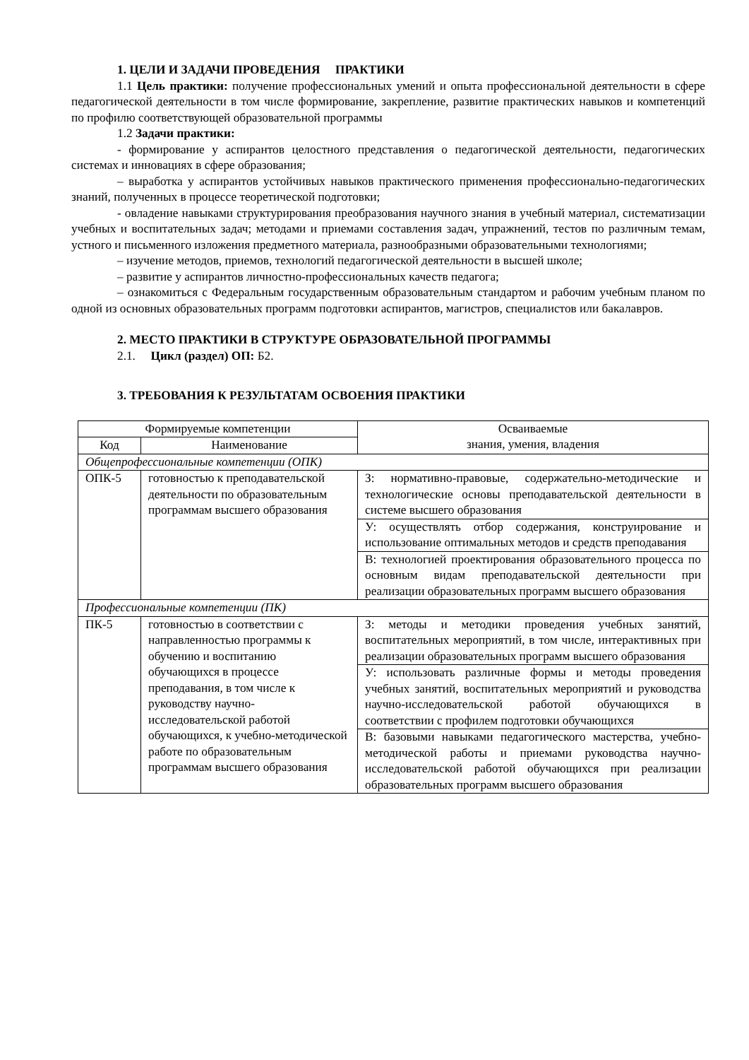1. ЦЕЛИ И ЗАДАЧИ ПРОВЕДЕНИЯ ПРАКТИКИ
1.1 Цель практики: получение профессиональных умений и опыта профессиональной деятельности в сфере педагогической деятельности в том числе формирование, закрепление, развитие практических навыков и компетенций по профилю соответствующей образовательной программы
1.2 Задачи практики:
- формирование у аспирантов целостного представления о педагогической деятельности, педагогических системах и инновациях в сфере образования;
– выработка у аспирантов устойчивых навыков практического применения профессионально-педагогических знаний, полученных в процессе теоретической подготовки;
- овладение навыками структурирования преобразования научного знания в учебный материал, систематизации учебных и воспитательных задач; методами и приемами составления задач, упражнений, тестов по различным темам, устного и письменного изложения предметного материала, разнообразными образовательными технологиями;
– изучение методов, приемов, технологий педагогической деятельности в высшей школе;
– развитие у аспирантов личностно-профессиональных качеств педагога;
– ознакомиться с Федеральным государственным образовательным стандартом и рабочим учебным планом по одной из основных образовательных программ подготовки аспирантов, магистров, специалистов или бакалавров.
2. МЕСТО ПРАКТИКИ В СТРУКТУРЕ ОБРАЗОВАТЕЛЬНОЙ ПРОГРАММЫ
2.1. Цикл (раздел) ОП: Б2.
3. ТРЕБОВАНИЯ К РЕЗУЛЬТАТАМ ОСВОЕНИЯ ПРАКТИКИ
| Формируемые компетенции | | Осваиваемые знания, умения, владения |
| --- | --- | --- |
| Код | Наименование | |
| Общепрофессиональные компетенции (ОПК) | | |
| ОПК-5 | готовностью к преподавательской деятельности по образовательным программам высшего образования | З: нормативно-правовые, содержательно-методические и технологические основы преподавательской деятельности в системе высшего образования |
| | | У: осуществлять отбор содержания, конструирование и использование оптимальных методов и средств преподавания |
| | | В: технологией проектирования образовательного процесса по основным видам преподавательской деятельности при реализации образовательных программ высшего образования |
| Профессиональные компетенции (ПК) | | |
| ПК-5 | готовностью в соответствии с направленностью программы к обучению и воспитанию обучающихся в процессе преподавания, в том числе к руководству научно-исследовательской работой обучающихся, к учебно-методической работе по образовательным программам высшего образования | З: методы и методики проведения учебных занятий, воспитательных мероприятий, в том числе, интерактивных при реализации образовательных программ высшего образования |
| | | У: использовать различные формы и методы проведения учебных занятий, воспитательных мероприятий и руководства научно-исследовательской работой обучающихся в соответствии с профилем подготовки обучающихся |
| | | В: базовыми навыками педагогического мастерства, учебно-методической работы и приемами руководства научно-исследовательской работой обучающихся при реализации образовательных программ высшего образования |